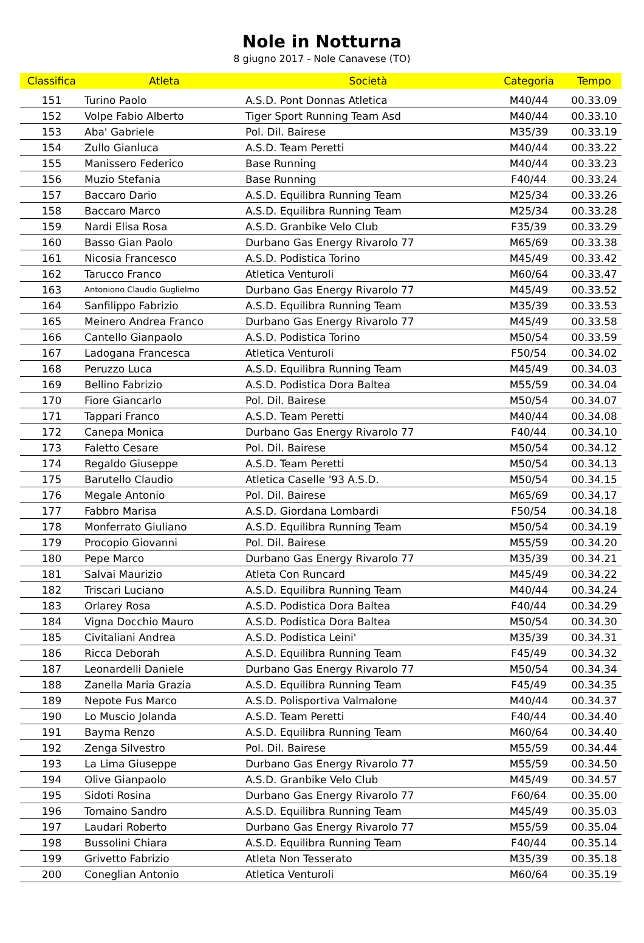Nole in Notturna
8 giugno 2017 - Nole Canavese (TO)
| Classifica | Atleta | Società | Categoria | Tempo |
| --- | --- | --- | --- | --- |
| 151 | Turino Paolo | A.S.D. Pont Donnas Atletica | M40/44 | 00.33.09 |
| 152 | Volpe Fabio Alberto | Tiger Sport Running Team Asd | M40/44 | 00.33.10 |
| 153 | Aba' Gabriele | Pol. Dil. Bairese | M35/39 | 00.33.19 |
| 154 | Zullo Gianluca | A.S.D. Team Peretti | M40/44 | 00.33.22 |
| 155 | Manissero Federico | Base Running | M40/44 | 00.33.23 |
| 156 | Muzio Stefania | Base Running | F40/44 | 00.33.24 |
| 157 | Baccaro Dario | A.S.D. Equilibra Running Team | M25/34 | 00.33.26 |
| 158 | Baccaro Marco | A.S.D. Equilibra Running Team | M25/34 | 00.33.28 |
| 159 | Nardi Elisa Rosa | A.S.D. Granbike Velo Club | F35/39 | 00.33.29 |
| 160 | Basso Gian Paolo | Durbano Gas Energy Rivarolo 77 | M65/69 | 00.33.38 |
| 161 | Nicosia Francesco | A.S.D. Podistica Torino | M45/49 | 00.33.42 |
| 162 | Tarucco Franco | Atletica Venturoli | M60/64 | 00.33.47 |
| 163 | Antoniono Claudio Guglielmo | Durbano Gas Energy Rivarolo 77 | M45/49 | 00.33.52 |
| 164 | Sanfilippo Fabrizio | A.S.D. Equilibra Running Team | M35/39 | 00.33.53 |
| 165 | Meinero Andrea Franco | Durbano Gas Energy Rivarolo 77 | M45/49 | 00.33.58 |
| 166 | Cantello Gianpaolo | A.S.D. Podistica Torino | M50/54 | 00.33.59 |
| 167 | Ladogana Francesca | Atletica Venturoli | F50/54 | 00.34.02 |
| 168 | Peruzzo Luca | A.S.D. Equilibra Running Team | M45/49 | 00.34.03 |
| 169 | Bellino Fabrizio | A.S.D. Podistica Dora Baltea | M55/59 | 00.34.04 |
| 170 | Fiore Giancarlo | Pol. Dil. Bairese | M50/54 | 00.34.07 |
| 171 | Tappari Franco | A.S.D. Team Peretti | M40/44 | 00.34.08 |
| 172 | Canepa Monica | Durbano Gas Energy Rivarolo 77 | F40/44 | 00.34.10 |
| 173 | Faletto Cesare | Pol. Dil. Bairese | M50/54 | 00.34.12 |
| 174 | Regaldo Giuseppe | A.S.D. Team Peretti | M50/54 | 00.34.13 |
| 175 | Barutello Claudio | Atletica Caselle '93 A.S.D. | M50/54 | 00.34.15 |
| 176 | Megale Antonio | Pol. Dil. Bairese | M65/69 | 00.34.17 |
| 177 | Fabbro Marisa | A.S.D. Giordana Lombardi | F50/54 | 00.34.18 |
| 178 | Monferrato Giuliano | A.S.D. Equilibra Running Team | M50/54 | 00.34.19 |
| 179 | Procopio Giovanni | Pol. Dil. Bairese | M55/59 | 00.34.20 |
| 180 | Pepe Marco | Durbano Gas Energy Rivarolo 77 | M35/39 | 00.34.21 |
| 181 | Salvai Maurizio | Atleta Con Runcard | M45/49 | 00.34.22 |
| 182 | Triscari Luciano | A.S.D. Equilibra Running Team | M40/44 | 00.34.24 |
| 183 | Orlarey Rosa | A.S.D. Podistica Dora Baltea | F40/44 | 00.34.29 |
| 184 | Vigna Docchio Mauro | A.S.D. Podistica Dora Baltea | M50/54 | 00.34.30 |
| 185 | Civitaliani Andrea | A.S.D. Podistica Leini' | M35/39 | 00.34.31 |
| 186 | Ricca Deborah | A.S.D. Equilibra Running Team | F45/49 | 00.34.32 |
| 187 | Leonardelli Daniele | Durbano Gas Energy Rivarolo 77 | M50/54 | 00.34.34 |
| 188 | Zanella Maria Grazia | A.S.D. Equilibra Running Team | F45/49 | 00.34.35 |
| 189 | Nepote Fus Marco | A.S.D. Polisportiva Valmalone | M40/44 | 00.34.37 |
| 190 | Lo Muscio Jolanda | A.S.D. Team Peretti | F40/44 | 00.34.40 |
| 191 | Bayma Renzo | A.S.D. Equilibra Running Team | M60/64 | 00.34.40 |
| 192 | Zenga Silvestro | Pol. Dil. Bairese | M55/59 | 00.34.44 |
| 193 | La Lima Giuseppe | Durbano Gas Energy Rivarolo 77 | M55/59 | 00.34.50 |
| 194 | Olive Gianpaolo | A.S.D. Granbike Velo Club | M45/49 | 00.34.57 |
| 195 | Sidoti Rosina | Durbano Gas Energy Rivarolo 77 | F60/64 | 00.35.00 |
| 196 | Tomaino Sandro | A.S.D. Equilibra Running Team | M45/49 | 00.35.03 |
| 197 | Laudari Roberto | Durbano Gas Energy Rivarolo 77 | M55/59 | 00.35.04 |
| 198 | Bussolini Chiara | A.S.D. Equilibra Running Team | F40/44 | 00.35.14 |
| 199 | Grivetto Fabrizio | Atleta Non Tesserato | M35/39 | 00.35.18 |
| 200 | Coneglian Antonio | Atletica Venturoli | M60/64 | 00.35.19 |